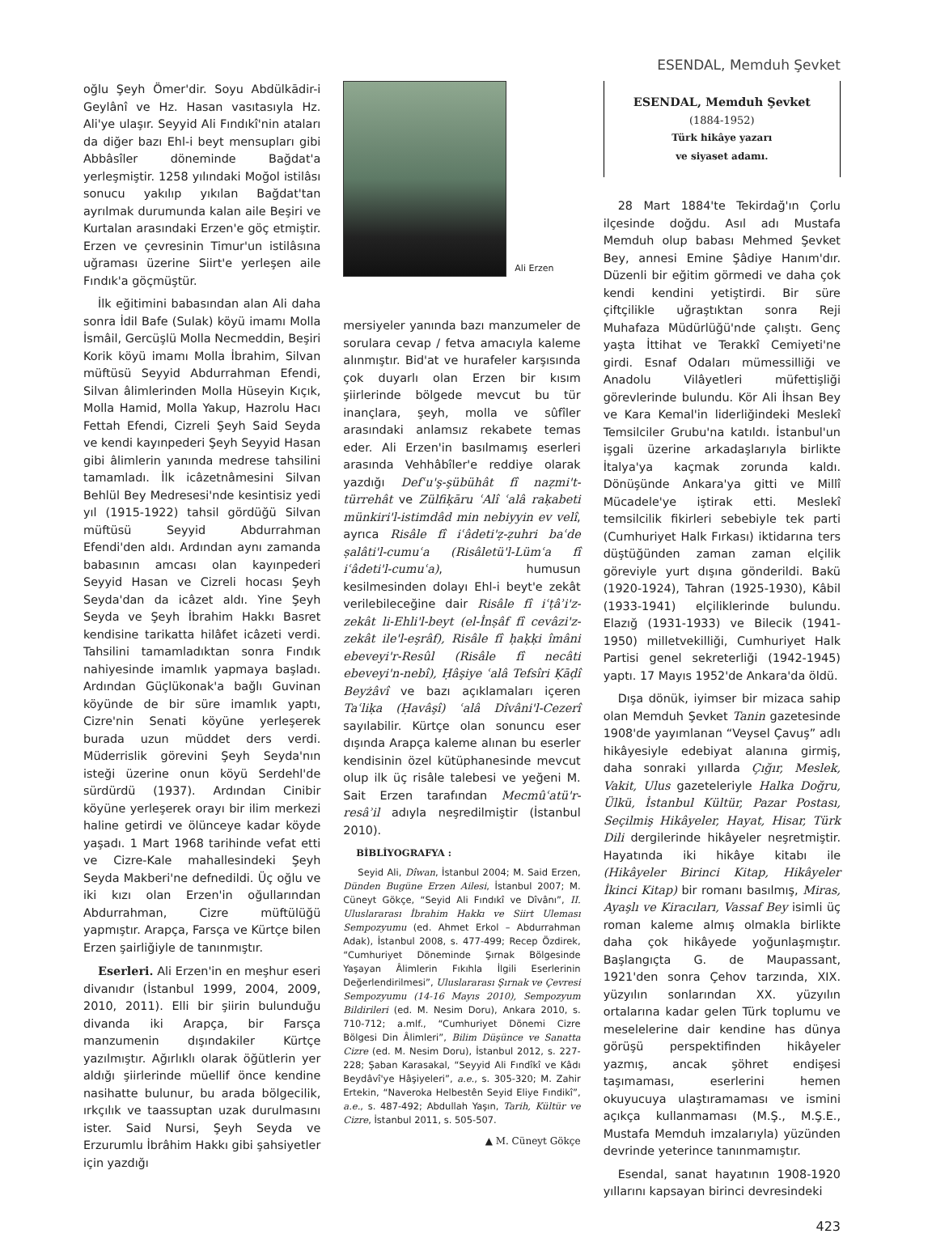ESENDAL, Memduh Şevket
oğlu Şeyh Ömer'dir. Soyu Abdülkādir-i Geylânî ve Hz. Hasan vasıtasıyla Hz. Ali'ye ulaşır. Seyyid Ali Fındıkî'nin ataları da diğer bazı Ehl-i beyt mensupları gibi Abbâsîler döneminde Bağdat'a yerleşmiştir. 1258 yılındaki Moğol istilâsı sonucu yakılıp yıkılan Bağdat'tan ayrılmak durumunda kalan aile Beşiri ve Kurtalan arasındaki Erzen'e göç etmiştir. Erzen ve çevresinin Timur'un istilâsına uğraması üzerine Siirt'e yerleşen aile Fındık'a göçmüştür.
İlk eğitimini babasından alan Ali daha sonra İdil Bafe (Sulak) köyü imamı Molla İsmâil, Gercüşlü Molla Necmeddin, Beşiri Korik köyü imamı Molla İbrahim, Silvan müftüsü Seyyid Abdurrahman Efendi, Silvan âlimlerinden Molla Hüseyin Kıçık, Molla Hamid, Molla Yakup, Hazrolu Hacı Fettah Efendi, Cizreli Şeyh Said Seyda ve kendi kayınpederi Şeyh Seyyid Hasan gibi âlimlerin yanında medrese tahsilini tamamladı. İlk icâzetnâmesini Silvan Behlül Bey Medresesi'nde kesintisiz yedi yıl (1915-1922) tahsil gördüğü Silvan müftüsü Seyyid Abdurrahman Efendi'den aldı. Ardından aynı zamanda babasının amcası olan kayınpederi Seyyid Hasan ve Cizreli hocası Şeyh Seyda'dan da icâzet aldı. Yine Şeyh Seyda ve Şeyh İbrahim Hakkı Basret kendisine tarikatta hilâfet icâzeti verdi. Tahsilini tamamladıktan sonra Fındık nahiyesinde imamlık yapmaya başladı. Ardından Güçlükonak'a bağlı Guvinan köyünde de bir süre imamlık yaptı, Cizre'nin Senati köyüne yerleşerek burada uzun müddet ders verdi. Müderrislik görevini Şeyh Seyda'nın isteği üzerine onun köyü Serdehl'de sürdürdü (1937). Ardından Cinibir köyüne yerleşerek orayı bir ilim merkezi haline getirdi ve ölünceye kadar köyde yaşadı. 1 Mart 1968 tarihinde vefat etti ve Cizre-Kale mahallesindeki Şeyh Seyda Makberi'ne defnedildi. Üç oğlu ve iki kızı olan Erzen'in oğullarından Abdurrahman, Cizre müftülüğü yapmıştır. Arapça, Farsça ve Kürtçe bilen Erzen şairliğiyle de tanınmıştır.
Eserleri. Ali Erzen'in en meşhur eseri divanıdır (İstanbul 1999, 2004, 2009, 2010, 2011). Elli bir şiirin bulunduğu divanda iki Arapça, bir Farsça manzumenin dışındakiler Kürtçe yazılmıştır. Ağırlıklı olarak öğütlerin yer aldığı şiirlerinde müellif önce kendine nasihatte bulunur, bu arada bölgecilik, ırkçılık ve taassuptan uzak durulmasını ister. Said Nursi, Şeyh Seyda ve Erzurumlu İbrâhim Hakkı gibi şahsiyetler için yazdığı
Ali Erzen
mersiyeler yanında bazı manzumeler de sorulara cevap / fetva amacıyla kaleme alınmıştır. Bid'at ve hurafeler karşısında çok duyarlı olan Erzen bir kısım şiirlerinde bölgede mevcut bu tür inançlara, şeyh, molla ve sûfîler arasındaki anlamsız rekabete temas eder. Ali Erzen'in basılmamış eserleri arasında Vehhâbîler'e reddiye olarak yazdığı Defʿu'ş-şübühât fî naẓmi't-türrehât ve Zülfiḳāru ʿAlî ʿalâ raḳabeti münkiri'l-istimdâd min nebiyyin ev velî, ayrıca Risâle fî iʿâdeti'ẓ-ẓuhri baʿde ṣalâti'l-cumuʿa (Risâletü'l-Lümʿa fî iʿâdeti'l-cumuʿa), humusun kesilmesinden dolayı Ehl-i beyt'e zekât verilebileceğine dair Risâle fî iʿṭâʾi'z-zekât li-Ehli'l-beyt (el-İnṣâf fî cevâzi'z-zekât ile'l-eşrâf), Risâle fî ḥaḳḳi îmâni ebeveyi'r-Resûl (Risâle fî necâti ebeveyi'n-nebî), Ḥâşiye ʿalâ Tefsîri Ḳāḍî Beyżâvî ve bazı açıklamaları içeren Taʿliḳa (Ḥavâşî) ʿalâ Dîvâni'l-Cezerî sayılabilir. Kürtçe olan sonuncu eser dışında Arapça kaleme alınan bu eserler kendisinin özel kütüphanesinde mevcut olup ilk üç risâle talebesi ve yeğeni M. Sait Erzen tarafından Mecmûʿatü'r-resâʾil adıyla neşredilmiştir (İstanbul 2010).
BİBLİYOGRAFYA :
Seyid Ali, Dîwan, İstanbul 2004; M. Said Erzen, Dünden Bugüne Erzen Ailesi, İstanbul 2007; M. Cüneyt Gökçe, “Seyid Ali Fındıkî ve Dîvânı”, II. Uluslararası İbrahim Hakkı ve Siirt Uleması Sempozyumu (ed. Ahmet Erkol – Abdurrahman Adak), İstanbul 2008, s. 477-499; Recep Özdirek, “Cumhuriyet Döneminde Şırnak Bölgesinde Yaşayan Âlimlerin Fıkıhla İlgili Eserlerinin Değerlendirilmesi”, Uluslararası Şırnak ve Çevresi Sempozyumu (14-16 Mayıs 2010), Sempozyum Bildirileri (ed. M. Nesim Doru), Ankara 2010, s. 710-712; a.mlf., “Cumhuriyet Dönemi Cizre Bölgesi Din Âlimleri”, Bilim Düşünce ve Sanatta Cizre (ed. M. Nesim Doru), İstanbul 2012, s. 227-228; Şaban Karasakal, “Seyyid Ali Fındîkî ve Kâdı Beydâvî'ye Hâşiyeleri”, a.e., s. 305-320; M. Zahir Ertekin, “Naveroka Helbestên Seyid Eliye Fındikî”, a.e., s. 487-492; Abdullah Yaşın, Tarih, Kültür ve Cizre, İstanbul 2011, s. 505-507.
▲ M. Cüneyt Gökçe
ESENDAL, Memduh Şevket
(1884-1952)
Türk hikâye yazarı
ve siyaset adamı.
28 Mart 1884'te Tekirdağ'ın Çorlu ilçesinde doğdu. Asıl adı Mustafa Memduh olup babası Mehmed Şevket Bey, annesi Emine Şâdiye Hanım'dır. Düzenli bir eğitim görmedi ve daha çok kendi kendini yetiştirdi. Bir süre çiftçilikle uğraştıktan sonra Reji Muhafaza Müdürlüğü'nde çalıştı. Genç yaşta İttihat ve Terakkî Cemiyeti'ne girdi. Esnaf Odaları mümessilliği ve Anadolu Vilâyetleri müfettişliği görevlerinde bulundu. Kör Ali İhsan Bey ve Kara Kemal'in liderliğindeki Meslekî Temsilciler Grubu'na katıldı. İstanbul'un işgali üzerine arkadaşlarıyla birlikte İtalya'ya kaçmak zorunda kaldı. Dönüşünde Ankara'ya gitti ve Millî Mücadele'ye iştirak etti. Meslekî temsilcilik fikirleri sebebiyle tek parti (Cumhuriyet Halk Fırkası) iktidarına ters düştüğünden zaman zaman elçilik göreviyle yurt dışına gönderildi. Bakü (1920-1924), Tahran (1925-1930), Kâbil (1933-1941) elçiliklerinde bulundu. Elazığ (1931-1933) ve Bilecik (1941-1950) milletvekilliği, Cumhuriyet Halk Partisi genel sekreterliği (1942-1945) yaptı. 17 Mayıs 1952'de Ankara'da öldü.
Dışa dönük, iyimser bir mizaca sahip olan Memduh Şevket Tanin gazetesinde 1908'de yayımlanan “Veysel Çavuş” adlı hikâyesiyle edebiyat alanına girmiş, daha sonraki yıllarda Çığır, Meslek, Vakit, Ulus gazeteleriyle Halka Doğru, Ülkü, İstanbul Kültür, Pazar Postası, Seçilmiş Hikâyeler, Hayat, Hisar, Türk Dili dergilerinde hikâyeler neşretmiştir. Hayatında iki hikâye kitabı ile (Hikâyeler Birinci Kitap, Hikâyeler İkinci Kitap) bir romanı basılmış, Miras, Ayaşlı ve Kiracıları, Vassaf Bey isimli üç roman kaleme almış olmakla birlikte daha çok hikâyede yoğunlaşmıştır. Başlangıçta G. de Maupassant, 1921'den sonra Çehov tarzında, XIX. yüzyılın sonlarından XX. yüzyılın ortalarına kadar gelen Türk toplumu ve meselelerine dair kendine has dünya görüşü perspektifinden hikâyeler yazmış, ancak şöhret endişesi taşımaması, eserlerini hemen okuyucuya ulaştıramaması ve ismini açıkça kullanmaması (M.Ş., M.Ş.E., Mustafa Memduh imzalarıyla) yüzünden devrinde yeterince tanınmamıştır.
Esendal, sanat hayatının 1908-1920 yıllarını kapsayan birinci devresindeki
423